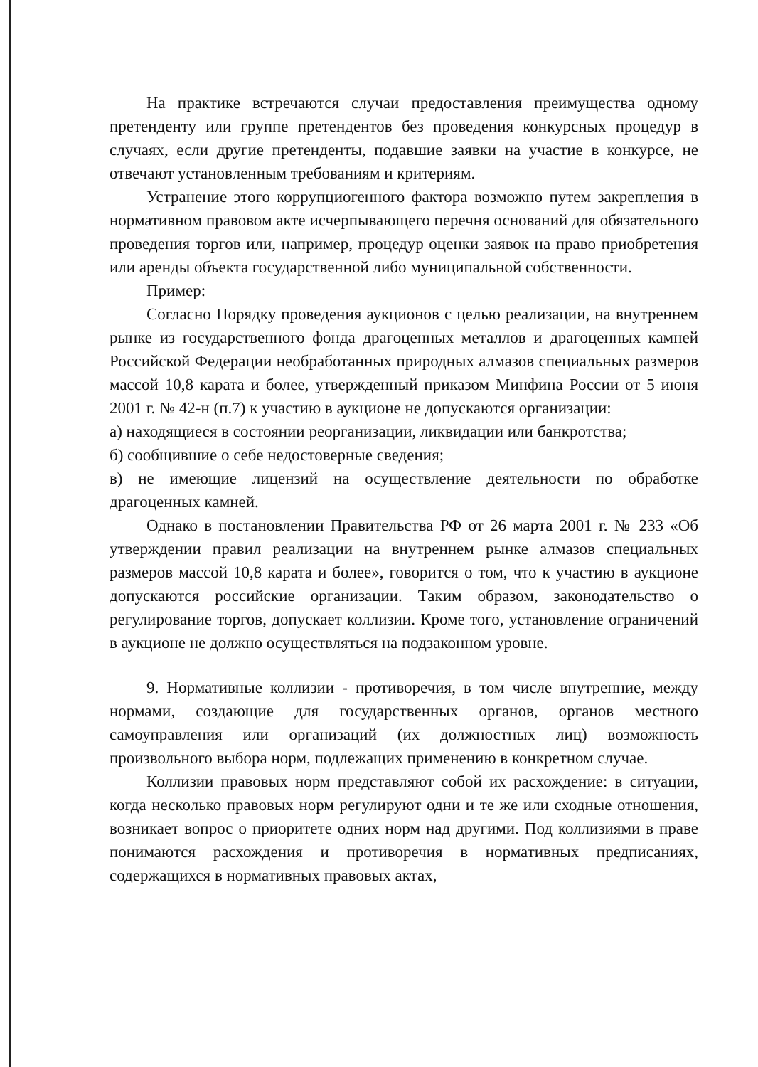На практике встречаются случаи предоставления преимущества одному претенденту или группе претендентов без проведения конкурсных процедур в случаях, если другие претенденты, подавшие заявки на участие в конкурсе, не отвечают установленным требованиям и критериям.
Устранение этого коррупциогенного фактора возможно путем закрепления в нормативном правовом акте исчерпывающего перечня оснований для обязательного проведения торгов или, например, процедур оценки заявок на право приобретения или аренды объекта государственной либо муниципальной собственности.
Пример:
Согласно Порядку проведения аукционов с целью реализации, на внутреннем рынке из государственного фонда драгоценных металлов и драгоценных камней Российской Федерации необработанных природных алмазов специальных размеров массой 10,8 карата и более, утвержденный приказом Минфина России от 5 июня 2001 г. № 42-н (п.7) к участию в аукционе не допускаются организации:
а) находящиеся в состоянии реорганизации, ликвидации или банкротства;
б) сообщившие о себе недостоверные сведения;
в) не имеющие лицензий на осуществление деятельности по обработке драгоценных камней.
Однако в постановлении Правительства РФ от 26 марта 2001 г. № 233 «Об утверждении правил реализации на внутреннем рынке алмазов специальных размеров массой 10,8 карата и более», говорится о том, что к участию в аукционе допускаются российские организации. Таким образом, законодательство о регулирование торгов, допускает коллизии. Кроме того, установление ограничений в аукционе не должно осуществляться на подзаконном уровне.
9. Нормативные коллизии - противоречия, в том числе внутренние, между нормами, создающие для государственных органов, органов местного самоуправления или организаций (их должностных лиц) возможность произвольного выбора норм, подлежащих применению в конкретном случае.
Коллизии правовых норм представляют собой их расхождение: в ситуации, когда несколько правовых норм регулируют одни и те же или сходные отношения, возникает вопрос о приоритете одних норм над другими. Под коллизиями в праве понимаются расхождения и противоречия в нормативных предписаниях, содержащихся в нормативных правовых актах,